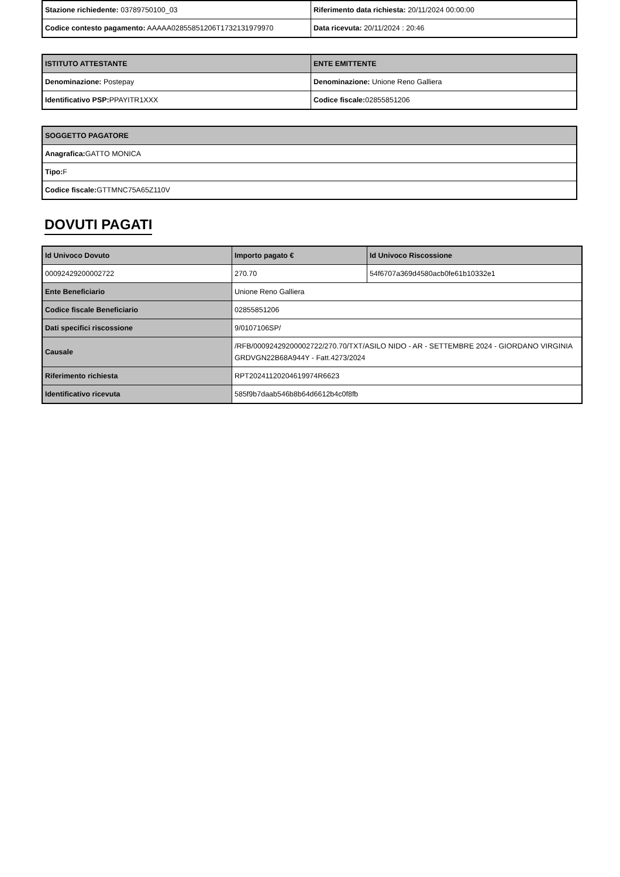| Stazione richiedente: 03789750100_03 | Riferimento data richiesta: 20/11/2024 00:00:00 |
| Codice contesto pagamento: AAAAA02855851206T1732131979970 | Data ricevuta: 20/11/2024 : 20:46 |
| ISTITUTO ATTESTANTE | ENTE EMITTENTE |
| --- | --- |
| Denominazione: Postepay | Denominazione: Unione Reno Galliera |
| Identificativo PSP: PPAYITR1XXX | Codice fiscale: 02855851206 |
| SOGGETTO PAGATORE |
| --- |
| Anagrafica: GATTO MONICA |
| Tipo: F |
| Codice fiscale: GTTMNC75A65Z110V |
DOVUTI PAGATI
| Id Univoco Dovuto | Importo pagato € | Id Univoco Riscossione |
| --- | --- | --- |
| 00092429200002722 | 270.70 | 54f6707a369d4580acb0fe61b10332e1 |
| Ente Beneficiario | Unione Reno Galliera | |
| Codice fiscale Beneficiario | 02855851206 | |
| Dati specifici riscossione | 9/0107106SP/ | |
| Causale | /RFB/00092429200002722/270.70/TXT/ASILO NIDO - AR - SETTEMBRE 2024 - GIORDANO VIRGINIA GRDVGN22B68A944Y - Fatt.4273/2024 | |
| Riferimento richiesta | RPT20241120204619974R6623 | |
| Identificativo ricevuta | 585f9b7daab546b8b64d6612b4c0f8fb | |